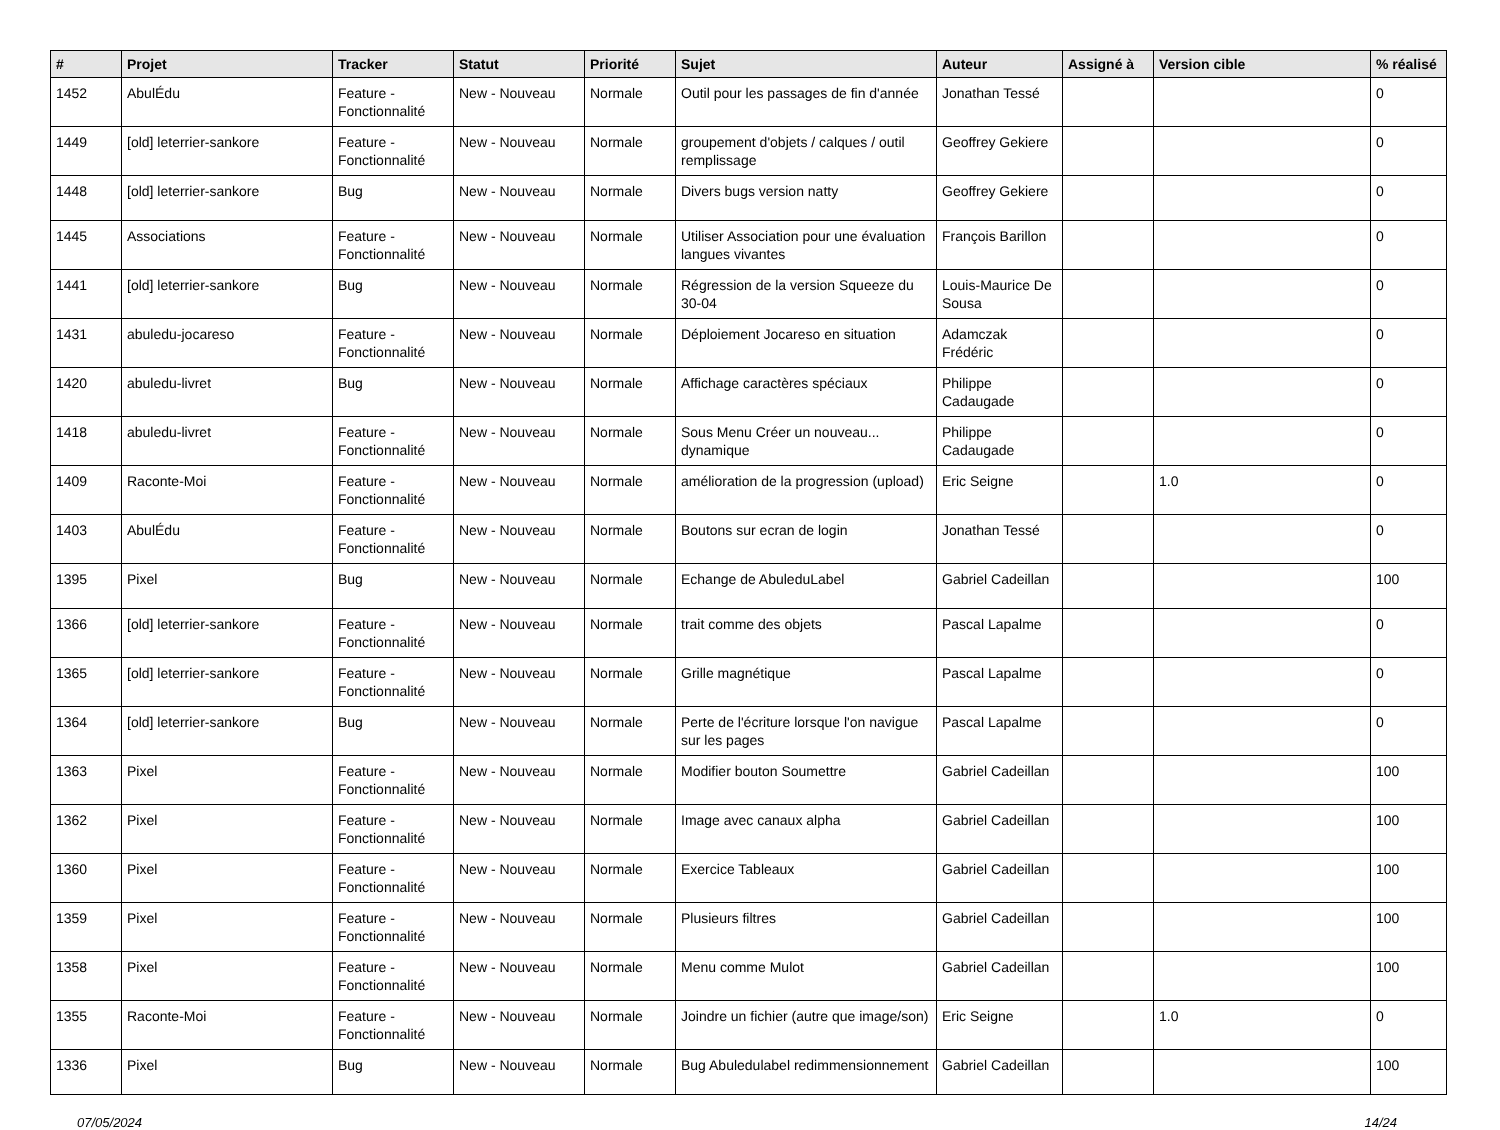| # | Projet | Tracker | Statut | Priorité | Sujet | Auteur | Assigné à | Version cible | % réalisé |
| --- | --- | --- | --- | --- | --- | --- | --- | --- | --- |
| 1452 | AbulÉdu | Feature - Fonctionnalité | New - Nouveau | Normale | Outil pour les passages de fin d'année | Jonathan Tessé | | | 0 |
| 1449 | [old] leterrier-sankore | Feature - Fonctionnalité | New - Nouveau | Normale | groupement d'objets / calques / outil remplissage | Geoffrey Gekiere | | | 0 |
| 1448 | [old] leterrier-sankore | Bug | New - Nouveau | Normale | Divers bugs version natty | Geoffrey Gekiere | | | 0 |
| 1445 | Associations | Feature - Fonctionnalité | New - Nouveau | Normale | Utiliser Association pour une évaluation langues vivantes | François Barillon | | | 0 |
| 1441 | [old] leterrier-sankore | Bug | New - Nouveau | Normale | Régression de la version Squeeze du 30-04 | Louis-Maurice De Sousa | | | 0 |
| 1431 | abuledu-jocareso | Feature - Fonctionnalité | New - Nouveau | Normale | Déploiement Jocareso en situation | Adamczak Frédéric | | | 0 |
| 1420 | abuledu-livret | Bug | New - Nouveau | Normale | Affichage caractères spéciaux | Philippe Cadaugade | | | 0 |
| 1418 | abuledu-livret | Feature - Fonctionnalité | New - Nouveau | Normale | Sous Menu Créer un nouveau... dynamique | Philippe Cadaugade | | | 0 |
| 1409 | Raconte-Moi | Feature - Fonctionnalité | New - Nouveau | Normale | amélioration de la progression (upload) | Eric Seigne | | 1.0 | 0 |
| 1403 | AbulÉdu | Feature - Fonctionnalité | New - Nouveau | Normale | Boutons sur ecran de login | Jonathan Tessé | | | 0 |
| 1395 | Pixel | Bug | New - Nouveau | Normale | Echange de AbuleduLabel | Gabriel Cadeillan | | | 100 |
| 1366 | [old] leterrier-sankore | Feature - Fonctionnalité | New - Nouveau | Normale | trait comme des objets | Pascal Lapalme | | | 0 |
| 1365 | [old] leterrier-sankore | Feature - Fonctionnalité | New - Nouveau | Normale | Grille magnétique | Pascal Lapalme | | | 0 |
| 1364 | [old] leterrier-sankore | Bug | New - Nouveau | Normale | Perte de l'écriture lorsque l'on navigue sur les pages | Pascal Lapalme | | | 0 |
| 1363 | Pixel | Feature - Fonctionnalité | New - Nouveau | Normale | Modifier bouton Soumettre | Gabriel Cadeillan | | | 100 |
| 1362 | Pixel | Feature - Fonctionnalité | New - Nouveau | Normale | Image avec canaux alpha | Gabriel Cadeillan | | | 100 |
| 1360 | Pixel | Feature - Fonctionnalité | New - Nouveau | Normale | Exercice Tableaux | Gabriel Cadeillan | | | 100 |
| 1359 | Pixel | Feature - Fonctionnalité | New - Nouveau | Normale | Plusieurs filtres | Gabriel Cadeillan | | | 100 |
| 1358 | Pixel | Feature - Fonctionnalité | New - Nouveau | Normale | Menu comme Mulot | Gabriel Cadeillan | | | 100 |
| 1355 | Raconte-Moi | Feature - Fonctionnalité | New - Nouveau | Normale | Joindre un fichier (autre que image/son) | Eric Seigne | | 1.0 | 0 |
| 1336 | Pixel | Bug | New - Nouveau | Normale | Bug Abuledulabel redimmensionnement | Gabriel Cadeillan | | | 100 |
07/05/2024 14/24